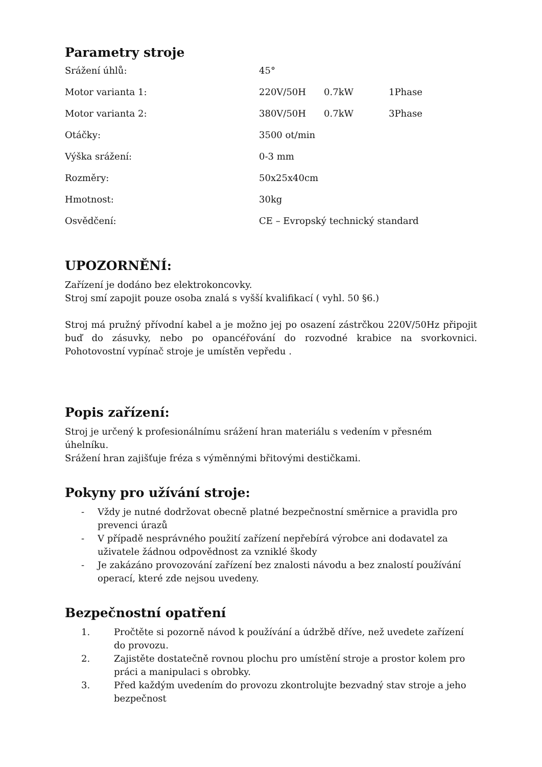Parametry stroje
| Srážení úhlů: | 45° | | |
| Motor varianta 1: | 220V/50H | 0.7kW | 1Phase |
| Motor varianta 2: | 380V/50H | 0.7kW | 3Phase |
| Otáčky: | 3500 ot/min | | |
| Výška srážení: | 0-3 mm | | |
| Rozměry: | 50x25x40cm | | |
| Hmotnost: | 30kg | | |
| Osvědčení: | CE – Evropský technický standard | | |
UPOZORNĚNÍ:
Zařízení je dodáno bez elektrokoncovky.
Stroj smí zapojit pouze osoba znalá s vyšší kvalifikací ( vyhl. 50 §6.)
Stroj má pružný přívodní kabel a je možno jej po osazení zástrčkou 220V/50Hz připojit buď do zásuvky, nebo po opancéřování do rozvodné krabice na svorkovnici. Pohotovostní vypínač stroje je umístěn vepředu .
Popis zařízení:
Stroj je určený k profesionálnímu srážení hran materiálu s vedením v přesném úhelníku.
Srážení hran zajišťuje fréza s výměnnými břitovými destičkami.
Pokyny pro užívání stroje:
- Vždy je nutné dodržovat obecně platné bezpečnostní směrnice a pravidla pro prevenci úrazů
- V případě nesprávného použití zařízení nepřebírá výrobce ani dodavatel za uživatele žádnou odpovědnost za vzniklé škody
- Je zakázáno provozování zařízení bez znalosti návodu a bez znalostí používání operací, které zde nejsou uvedeny.
Bezpečnostní opatření
1. Pročtěte si pozorně návod k používání a údržbě dříve, než uvedete zařízení do provozu.
2. Zajistěte dostatečně rovnou plochu pro umístění stroje a prostor kolem pro práci a manipulaci s obrobky.
3. Před každým uvedením do provozu zkontrolujte bezvadný stav stroje a jeho bezpečnost